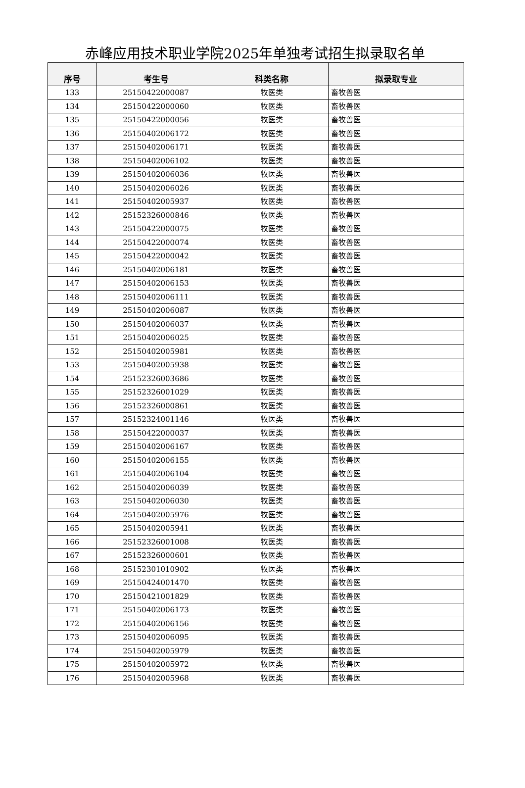赤峰应用技术职业学院2025年单独考试招生拟录取名单
| 序号 | 考生号 | 科类名称 | 拟录取专业 |
| --- | --- | --- | --- |
| 133 | 25150422000087 | 牧医类 | 畜牧兽医 |
| 134 | 25150422000060 | 牧医类 | 畜牧兽医 |
| 135 | 25150422000056 | 牧医类 | 畜牧兽医 |
| 136 | 25150402006172 | 牧医类 | 畜牧兽医 |
| 137 | 25150402006171 | 牧医类 | 畜牧兽医 |
| 138 | 25150402006102 | 牧医类 | 畜牧兽医 |
| 139 | 25150402006036 | 牧医类 | 畜牧兽医 |
| 140 | 25150402006026 | 牧医类 | 畜牧兽医 |
| 141 | 25150402005937 | 牧医类 | 畜牧兽医 |
| 142 | 25152326000846 | 牧医类 | 畜牧兽医 |
| 143 | 25150422000075 | 牧医类 | 畜牧兽医 |
| 144 | 25150422000074 | 牧医类 | 畜牧兽医 |
| 145 | 25150422000042 | 牧医类 | 畜牧兽医 |
| 146 | 25150402006181 | 牧医类 | 畜牧兽医 |
| 147 | 25150402006153 | 牧医类 | 畜牧兽医 |
| 148 | 25150402006111 | 牧医类 | 畜牧兽医 |
| 149 | 25150402006087 | 牧医类 | 畜牧兽医 |
| 150 | 25150402006037 | 牧医类 | 畜牧兽医 |
| 151 | 25150402006025 | 牧医类 | 畜牧兽医 |
| 152 | 25150402005981 | 牧医类 | 畜牧兽医 |
| 153 | 25150402005938 | 牧医类 | 畜牧兽医 |
| 154 | 25152326003686 | 牧医类 | 畜牧兽医 |
| 155 | 25152326001029 | 牧医类 | 畜牧兽医 |
| 156 | 25152326000861 | 牧医类 | 畜牧兽医 |
| 157 | 25152324001146 | 牧医类 | 畜牧兽医 |
| 158 | 25150422000037 | 牧医类 | 畜牧兽医 |
| 159 | 25150402006167 | 牧医类 | 畜牧兽医 |
| 160 | 25150402006155 | 牧医类 | 畜牧兽医 |
| 161 | 25150402006104 | 牧医类 | 畜牧兽医 |
| 162 | 25150402006039 | 牧医类 | 畜牧兽医 |
| 163 | 25150402006030 | 牧医类 | 畜牧兽医 |
| 164 | 25150402005976 | 牧医类 | 畜牧兽医 |
| 165 | 25150402005941 | 牧医类 | 畜牧兽医 |
| 166 | 25152326001008 | 牧医类 | 畜牧兽医 |
| 167 | 25152326000601 | 牧医类 | 畜牧兽医 |
| 168 | 25152301010902 | 牧医类 | 畜牧兽医 |
| 169 | 25150424001470 | 牧医类 | 畜牧兽医 |
| 170 | 25150421001829 | 牧医类 | 畜牧兽医 |
| 171 | 25150402006173 | 牧医类 | 畜牧兽医 |
| 172 | 25150402006156 | 牧医类 | 畜牧兽医 |
| 173 | 25150402006095 | 牧医类 | 畜牧兽医 |
| 174 | 25150402005979 | 牧医类 | 畜牧兽医 |
| 175 | 25150402005972 | 牧医类 | 畜牧兽医 |
| 176 | 25150402005968 | 牧医类 | 畜牧兽医 |